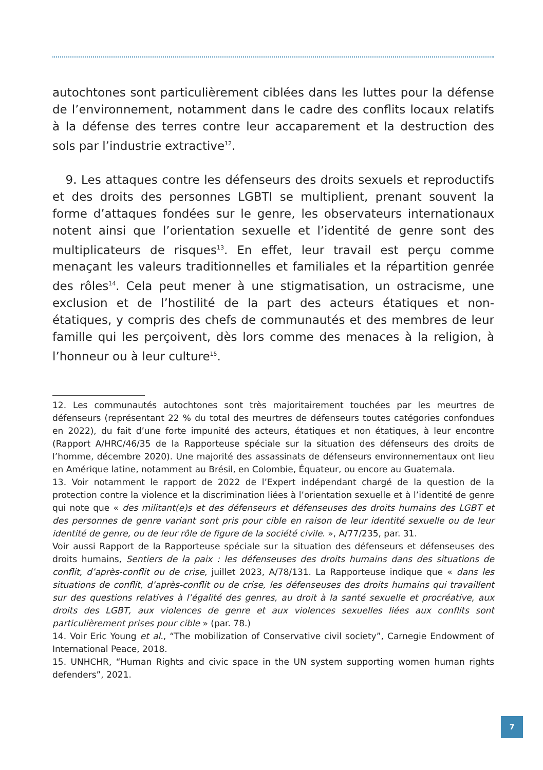autochtones sont particulièrement ciblées dans les luttes pour la défense de l’environnement, notamment dans le cadre des conflits locaux relatifs à la défense des terres contre leur accaparement et la destruction des sols par l’industrie extractive<sup>12</sup>.
9. Les attaques contre les défenseurs des droits sexuels et reproductifs et des droits des personnes LGBTI se multiplient, prenant souvent la forme d’attaques fondées sur le genre, les observateurs internationaux notent ainsi que l’orientation sexuelle et l’identité de genre sont des multiplicateurs de risques<sup>13</sup>. En effet, leur travail est perçu comme menaçant les valeurs traditionnelles et familiales et la répartition genrée des rôles<sup>14</sup>. Cela peut mener à une stigmatisation, un ostracisme, une exclusion et de l’hostilité de la part des acteurs étatiques et non-étatiques, y compris des chefs de communautés et des membres de leur famille qui les perçoivent, dès lors comme des menaces à la religion, à l’honneur ou à leur culture<sup>15</sup>.
12. Les communautés autochtones sont très majoritairement touchées par les meurtres de défenseurs (représentant 22 % du total des meurtres de défenseurs toutes catégories confondues en 2022), du fait d’une forte impunité des acteurs, étatiques et non étatiques, à leur encontre (Rapport A/HRC/46/35 de la Rapporteuse spéciale sur la situation des défenseurs des droits de l’homme, décembre 2020). Une majorité des assassinats de défenseurs environnementaux ont lieu en Amérique latine, notamment au Brésil, en Colombie, Équateur, ou encore au Guatemala.
13. Voir notamment le rapport de 2022 de l’Expert indépendant chargé de la question de la protection contre la violence et la discrimination liées à l’orientation sexuelle et à l’identité de genre qui note que « des militant(e)s et des défenseurs et défenseuses des droits humains des LGBT et des personnes de genre variant sont pris pour cible en raison de leur identité sexuelle ou de leur identité de genre, ou de leur rôle de figure de la société civile. », A/77/235, par. 31.
Voir aussi Rapport de la Rapporteuse spéciale sur la situation des défenseurs et défenseuses des droits humains, Sentiers de la paix : les défenseuses des droits humains dans des situations de conflit, d’après-conflit ou de crise, juillet 2023, A/78/131. La Rapporteuse indique que « dans les situations de conflit, d’après-conflit ou de crise, les défenseuses des droits humains qui travaillent sur des questions relatives à l’égalité des genres, au droit à la santé sexuelle et procréative, aux droits des LGBT, aux violences de genre et aux violences sexuelles liées aux conflits sont particulièrement prises pour cible » (par. 78.)
14. Voir Eric Young et al., “The mobilization of Conservative civil society”, Carnegie Endowment of International Peace, 2018.
15. UNHCHR, “Human Rights and civic space in the UN system supporting women human rights defenders”, 2021.
7